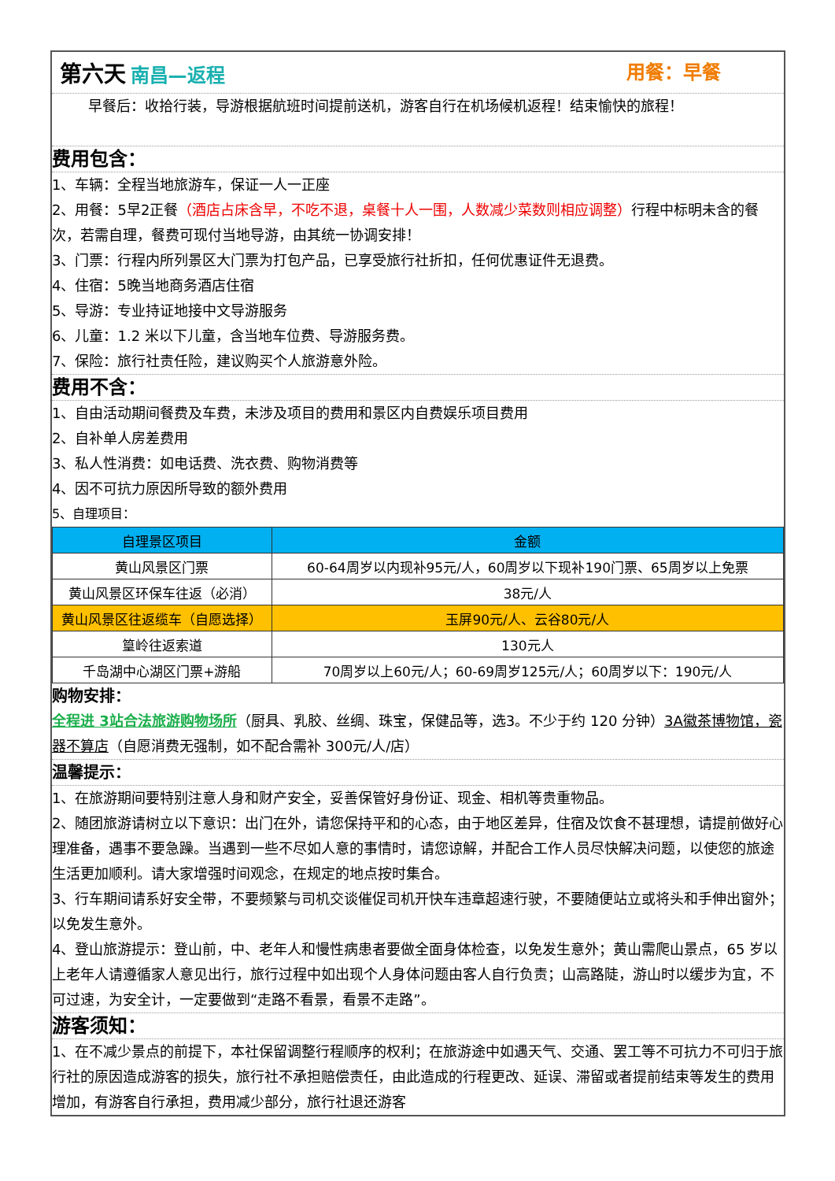第六天 南昌—返程 用餐：早餐
早餐后：收拾行装，导游根据航班时间提前送机，游客自行在机场候机返程！结束愉快的旅程！
费用包含：
1、车辆：全程当地旅游车，保证一人一正座
2、用餐：5早2正餐（酒店占床含早，不吃不退，桌餐十人一围，人数减少菜数则相应调整）行程中标明未含的餐次，若需自理，餐费可现付当地导游，由其统一协调安排！
3、门票：行程内所列景区大门票为打包产品，已享受旅行社折扣，任何优惠证件无退费。
4、住宿：5晚当地商务酒店住宿
5、导游：专业持证地接中文导游服务
6、儿童：1.2 米以下儿童，含当地车位费、导游服务费。
7、保险：旅行社责任险，建议购买个人旅游意外险。
费用不含：
1、自由活动期间餐费及车费，未涉及项目的费用和景区内自费娱乐项目费用
2、自补单人房差费用
3、私人性消费：如电话费、洗衣费、购物消费等
4、因不可抗力原因所导致的额外费用
5、自理项目：
| 自理景区项目 | 金额 |
| --- | --- |
| 黄山风景区门票 | 60-64周岁以内现补95元/人，60周岁以下现补190门票、65周岁以上免票 |
| 黄山风景区环保车往返（必消） | 38元/人 |
| 黄山风景区往返缆车（自愿选择） | 玉屏90元/人、云谷80元/人 |
| 篁岭往返索道 | 130元人 |
| 千岛湖中心湖区门票+游船 | 70周岁以上60元/人；60-69周岁125元/人；60周岁以下：190元/人 |
购物安排：
全程进 3站合法旅游购物场所（厨具、乳胶、丝绸、珠宝，保健品等，选3。不少于约 120 分钟）3A徽茶博物馆，瓷器不算店（自愿消费无强制，如不配合需补 300元/人/店）
温馨提示：
1、在旅游期间要特别注意人身和财产安全，妥善保管好身份证、现金、相机等贵重物品。
2、随团旅游请树立以下意识：出门在外，请您保持平和的心态，由于地区差异，住宿及饮食不甚理想，请提前做好心理准备，遇事不要急躁。当遇到一些不尽如人意的事情时，请您谅解，并配合工作人员尽快解决问题，以使您的旅途生活更加顺利。请大家增强时间观念，在规定的地点按时集合。
3、行车期间请系好安全带，不要频繁与司机交谈催促司机开快车违章超速行驶，不要随便站立或将头和手伸出窗外；以免发生意外。
4、登山旅游提示：登山前，中、老年人和慢性病患者要做全面身体检查，以免发生意外；黄山需爬山景点，65 岁以上老年人请遵循家人意见出行，旅行过程中如出现个人身体问题由客人自行负责；山高路陡，游山时以缓步为宜，不可过速，为安全计，一定要做到“走路不看景，看景不走路”。
游客须知：
1、在不减少景点的前提下，本社保留调整行程顺序的权利；在旅游途中如遇天气、交通、罢工等不可抗力不可归于旅行社的原因造成游客的损失，旅行社不承担赔偿责任，由此造成的行程更改、延误、滞留或者提前结束等发生的费用增加，有游客自行承担，费用减少部分，旅行社退还游客